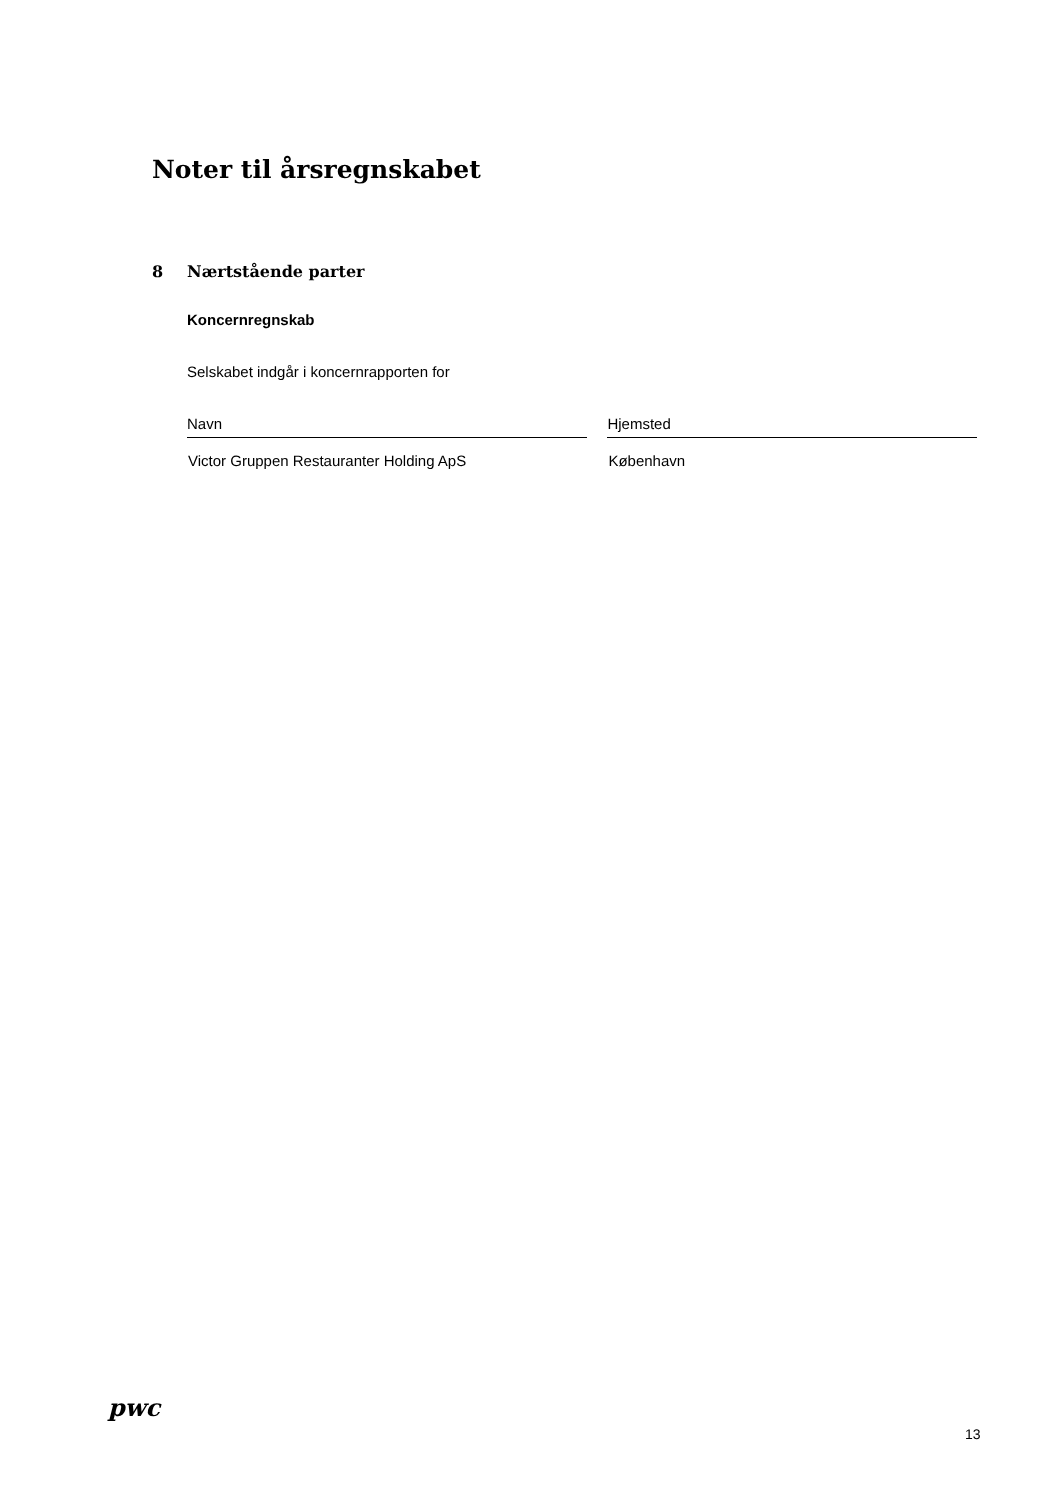Noter til årsregnskabet
8 Nærtstående parter
Koncernregnskab
Selskabet indgår i koncernrapporten for
| Navn | Hjemsted |
| --- | --- |
| Victor Gruppen Restauranter Holding ApS | København |
pwc
13